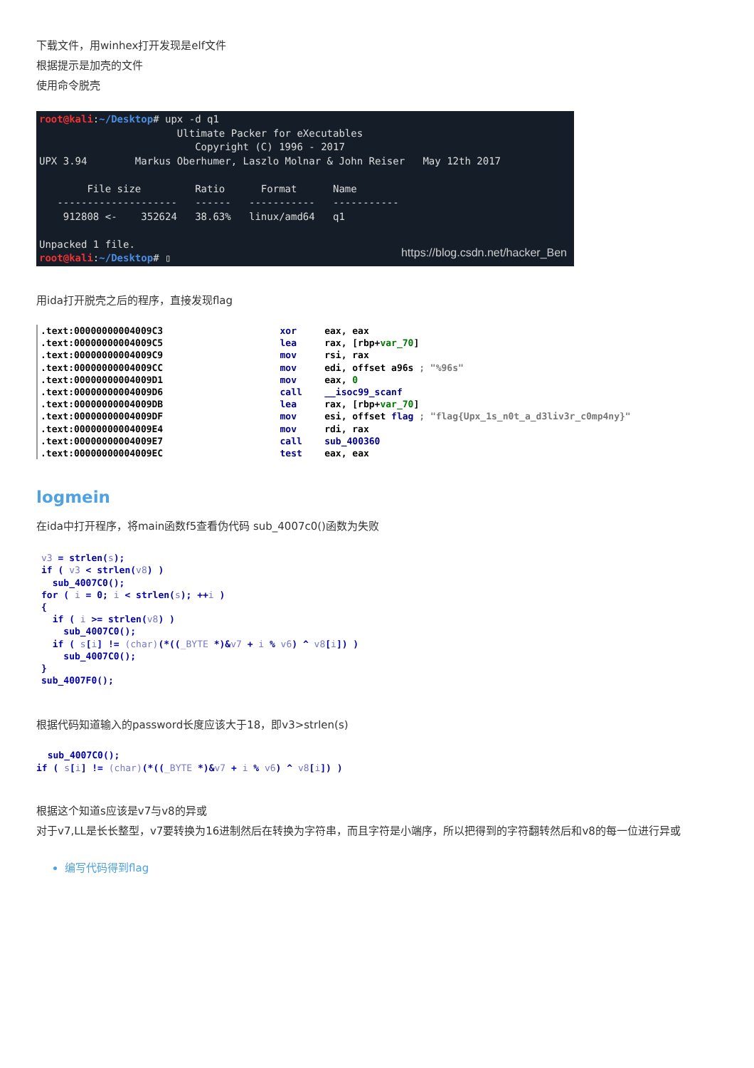下载文件，用winhex打开发现是elf文件
根据提示是加壳的文件
使用命令脱壳
root@kali:~/Desktop# upx -d q1
                       Ultimate Packer for eXecutables
                          Copyright (C) 1996 - 2017
UPX 3.94        Markus Oberhumer, Laszlo Molnar & John Reiser   May 12th 2017

        File size         Ratio      Format      Name
   --------------------   ------   -----------   -----------
    912808 <-    352624   38.63%   linux/amd64   q1

Unpacked 1 file.
root@kali:~/Desktop# ▯
https://blog.csdn.net/hacker_Ben
用ida打开脱壳之后的程序，直接发现flag
.text:00000000004009C3                     xor     eax, eax
.text:00000000004009C5                     lea     rax, [rbp+var_70]
.text:00000000004009C9                     mov     rsi, rax
.text:00000000004009CC                     mov     edi, offset a96s ; "%96s"
.text:00000000004009D1                     mov     eax, 0
.text:00000000004009D6                     call    __isoc99_scanf
.text:00000000004009DB                     lea     rax, [rbp+var_70]
.text:00000000004009DF                     mov     esi, offset flag ; "flag{Upx_1s_n0t_a_d3liv3r_c0mp4ny}"
.text:00000000004009E4                     mov     rdi, rax
.text:00000000004009E7                     call    sub_400360
.text:00000000004009EC                     test    eax, eax
logmein
在ida中打开程序，将main函数f5查看伪代码 sub_4007c0()函数为失败
v3 = strlen(s);
if ( v3 < strlen(v8) )
  sub_4007C0();
for ( i = 0; i < strlen(s); ++i )
{
  if ( i >= strlen(v8) )
    sub_4007C0();
  if ( s[i] != (char)(*((_BYTE *)&v7 + i % v6) ^ v8[i]) )
    sub_4007C0();
}
sub_4007F0();
根据代码知道输入的password长度应该大于18，即v3>strlen(s)
  sub_4007C0();
if ( s[i] != (char)(*((_BYTE *)&v7 + i % v6) ^ v8[i]) )
根据这个知道s应该是v7与v8的异或
对于v7,LL是长长整型，v7要转换为16进制然后在转换为字符串，而且字符是小端序，所以把得到的字符翻转然后和v8的每一位进行异或
编写代码得到flag